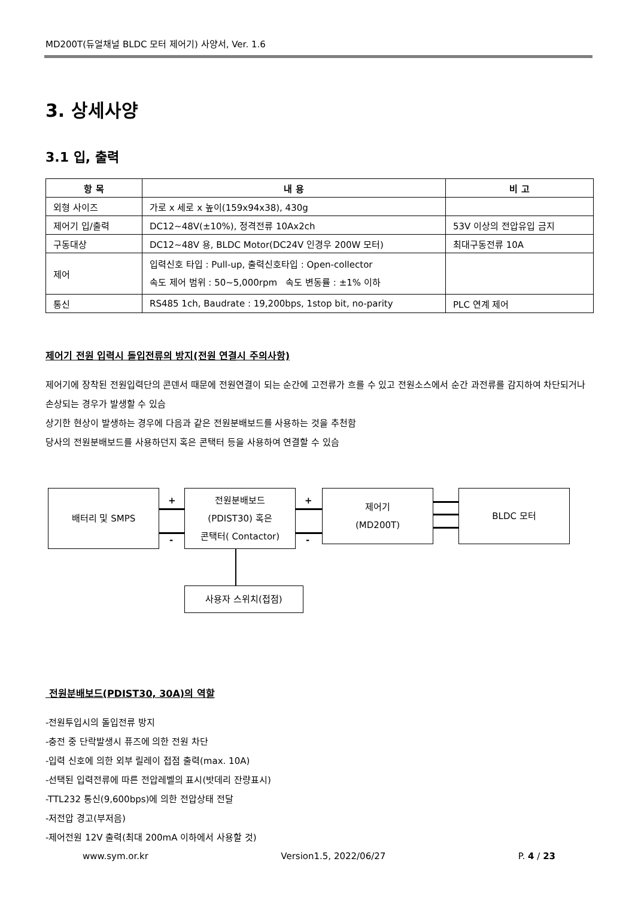MD200T(듀얼채널 BLDC 모터 제어기) 사양서, Ver. 1.6
3. 상세사양
3.1 입, 출력
| 항 목 | 내 용 | 비 고 |
| --- | --- | --- |
| 외형 사이즈 | 가로 x 세로 x 높이(159x94x38), 430g | |
| 제어기 입/출력 | DC12~48V(±10%), 정격전류 10Ax2ch | 53V 이상의 전압유입 금지 |
| 구동대상 | DC12~48V 용, BLDC Motor(DC24V 인경우 200W 모터) | 최대구동전류 10A |
| 제어 | 입력신호 타입 : Pull-up, 출력신호타입 : Open-collector 속도 제어 범위 : 50~5,000rpm 속도 변동률 : ±1% 이하 | |
| 통신 | RS485 1ch, Baudrate : 19,200bps, 1stop bit, no-parity | PLC 연계 제어 |
제어기 전원 입력시 돌입전류의 방지(전원 연결시 주의사항)
제어기에 장착된 전원입력단의 콘덴서 때문에 전원연결이 되는 순간에 고전류가 흐를 수 있고 전원소스에서 순간 과전류를 감지하여 차단되거나 손상되는 경우가 발생할 수 있슴
상기한 현상이 발생하는 경우에 다음과 같은 전원분배보드를 사용하는 것을 추천함
당사의 전원분배보드를 사용하던지 혹은 콘택터 등을 사용하여 연결할 수 있슴
배터리 및 SMPS
전원분배보드
(PDIST30) 혹은
콘택터( Contactor)
제어기
(MD200T)
BLDC 모터
사용자 스위치(접점)
+
-
+
-
전원분배보드(PDIST30, 30A)의 역할
-전원투입시의 돌입전류 방지
-충전 중 단락발생시 퓨즈에 의한 전원 차단
-입력 신호에 의한 외부 릴레이 접점 출력(max. 10A)
-선택된 입력전류에 따른 전압레벨의 표시(밧데리 잔량표시)
-TTL232 통신(9,600bps)에 의한 전압상태 전달
-저전압 경고(부저음)
-제어전원 12V 출력(최대 200mA 이하에서 사용할 것)
www.sym.or.kr Version1.5, 2022/06/27 P. 4 / 23